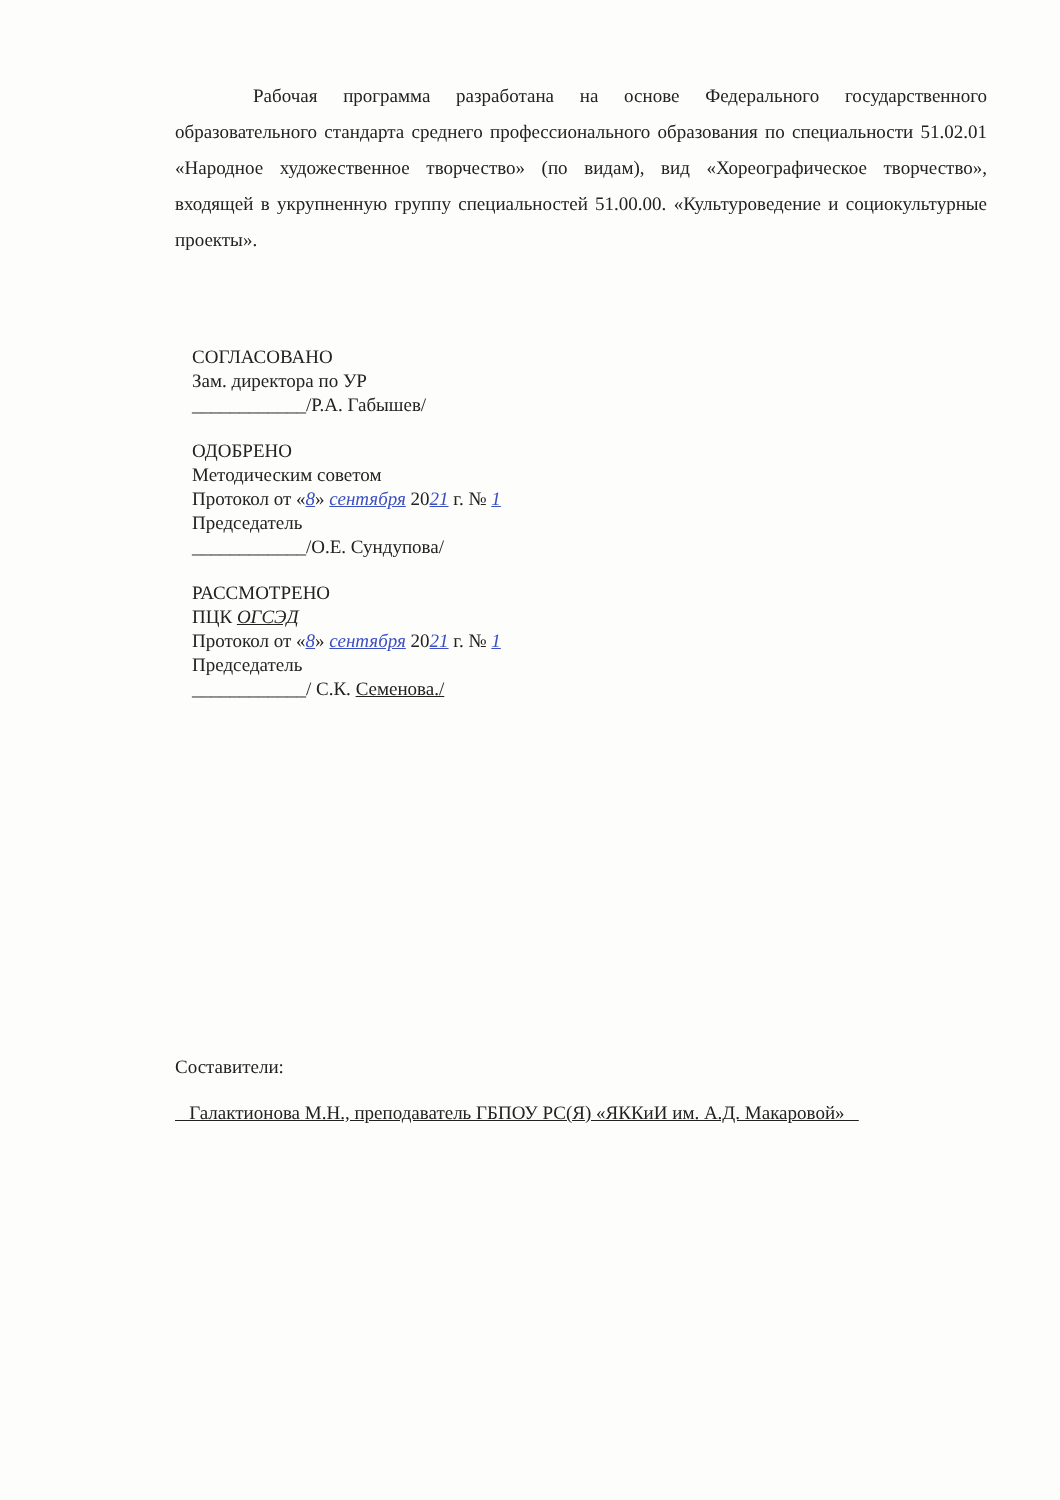Рабочая программа разработана на основе Федерального государственного образовательного стандарта среднего профессионального образования по специальности 51.02.01 «Народное художественное творчество» (по видам), вид «Хореографическое творчество», входящей в укрупненную группу специальностей 51.00.00. «Культуроведение и социокультурные проекты».
СОГЛАСОВАНО
Зам. директора по УР
____________/Р.А. Габышев/
ОДОБРЕНО
Методическим советом
Протокол от «8» сентября 2021 г. № 1
Председатель
____________/О.Е. Сундупова/
РАССМОТРЕНО
ПЦК ОГСЭД
Протокол от «8» сентября 2021 г. № 1
Председатель
____________/ С.К. Семенова./
Составители:
Галактионова М.Н., преподаватель ГБПОУ РС(Я) «ЯККиИ им. А.Д. Макаровой»